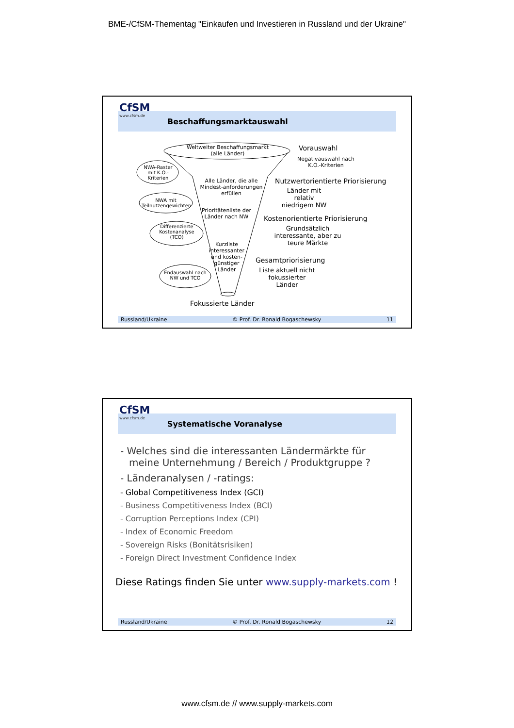BME-/CfSM-Thementag "Einkaufen und Investieren in Russland und der Ukraine"
CfSM
www.cfsm.de
Beschaffungsmarktauswahl
Weltweiter Beschaffungsmarkt (alle Länder)
NWA-Raster mit K.O.-Kriterien
NWA mit Teilnutzengewichten
Differenzierte Kostenanalyse (TCO)
Endauswahl nach NW und TCO
Alle Länder, die alle Mindest-anforderungen erfüllen
Prioritätenliste der Länder nach NW
Kurzliste interessanter und kosten-günstiger Länder
Vorauswahl
Negativauswahl nach K.O.-Kriterien
Nutzwertorientierte Priorisierung
Länder mit relativ niedrigem NW
Kostenorientierte Priorisierung
Grundsätzlich interessante, aber zu teure Märkte
Gesamtpriorisierung
Liste aktuell nicht fokussierter Länder
Fokussierte Länder
Russland/Ukraine © Prof. Dr. Ronald Bogaschewsky 11
CfSM
www.cfsm.de
Systematische Voranalyse
- Welches sind die interessanten Ländermärkte für meine Unternehmung / Bereich / Produktgruppe ?
- Länderanalysen / -ratings:
- Global Competitiveness Index (GCI)
- Business Competitiveness Index (BCI)
- Corruption Perceptions Index (CPI)
- Index of Economic Freedom
- Sovereign Risks (Bonitätsrisiken)
- Foreign Direct Investment Confidence Index
Diese Ratings finden Sie unter www.supply-markets.com !
Russland/Ukraine © Prof. Dr. Ronald Bogaschewsky 12
www.cfsm.de // www.supply-markets.com